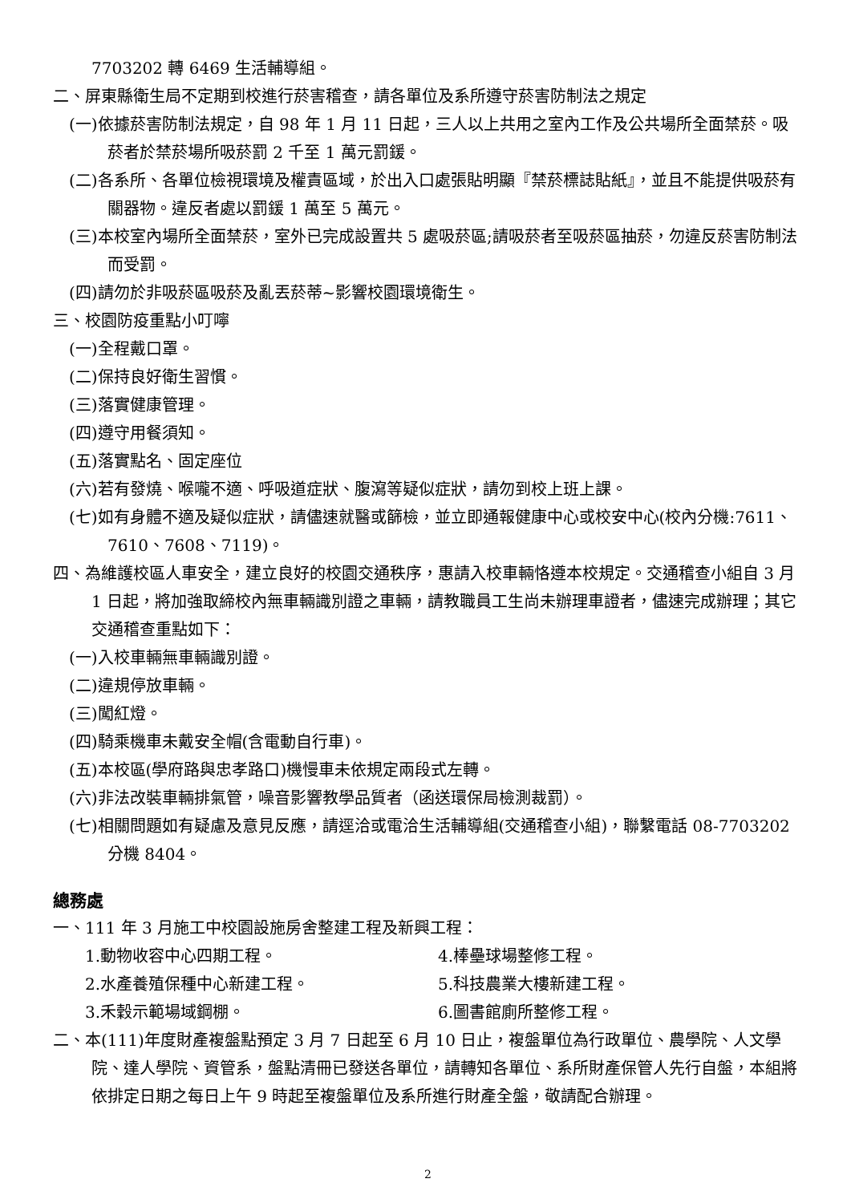7703202 轉 6469 生活輔導組。
二、屏東縣衛生局不定期到校進行菸害稽查，請各單位及系所遵守菸害防制法之規定
(一)依據菸害防制法規定，自 98 年 1 月 11 日起，三人以上共用之室內工作及公共場所全面禁菸。吸菸者於禁菸場所吸菸罰 2 千至 1 萬元罰鍰。
(二)各系所、各單位檢視環境及權責區域，於出入口處張貼明顯『禁菸標誌貼紙』，並且不能提供吸菸有關器物。違反者處以罰鍰 1 萬至 5 萬元。
(三)本校室內場所全面禁菸，室外已完成設置共 5 處吸菸區;請吸菸者至吸菸區抽菸，勿違反菸害防制法而受罰。
(四)請勿於非吸菸區吸菸及亂丟菸蒂~影響校園環境衛生。
三、校園防疫重點小叮嚀
(一)全程戴口罩。
(二)保持良好衛生習慣。
(三)落實健康管理。
(四)遵守用餐須知。
(五)落實點名、固定座位
(六)若有發燒、喉嚨不適、呼吸道症狀、腹瀉等疑似症狀，請勿到校上班上課。
(七)如有身體不適及疑似症狀，請儘速就醫或篩檢，並立即通報健康中心或校安中心(校內分機:7611、7610、7608、7119)。
四、為維護校區人車安全，建立良好的校園交通秩序，惠請入校車輛恪遵本校規定。交通稽查小組自 3 月 1 日起，將加強取締校內無車輛識別證之車輛，請教職員工生尚未辦理車證者，儘速完成辦理；其它交通稽查重點如下：
(一)入校車輛無車輛識別證。
(二)違規停放車輛。
(三)闖紅燈。
(四)騎乘機車未戴安全帽(含電動自行車)。
(五)本校區(學府路與忠孝路口)機慢車未依規定兩段式左轉。
(六)非法改裝車輛排氣管，噪音影響教學品質者（函送環保局檢測裁罰）。
(七)相關問題如有疑慮及意見反應，請逕洽或電洽生活輔導組(交通稽查小組)，聯繫電話 08-7703202 分機 8404。
總務處
一、111 年 3 月施工中校園設施房舍整建工程及新興工程：
1.動物收容中心四期工程。 4.棒壘球場整修工程。
2.水產養殖保種中心新建工程。 5.科技農業大樓新建工程。
3.禾穀示範場域鋼棚。 6.圖書館廁所整修工程。
二、本(111)年度財產複盤點預定 3 月 7 日起至 6 月 10 日止，複盤單位為行政單位、農學院、人文學院、達人學院、資管系，盤點清冊已發送各單位，請轉知各單位、系所財產保管人先行自盤，本組將依排定日期之每日上午 9 時起至複盤單位及系所進行財產全盤，敬請配合辦理。
2